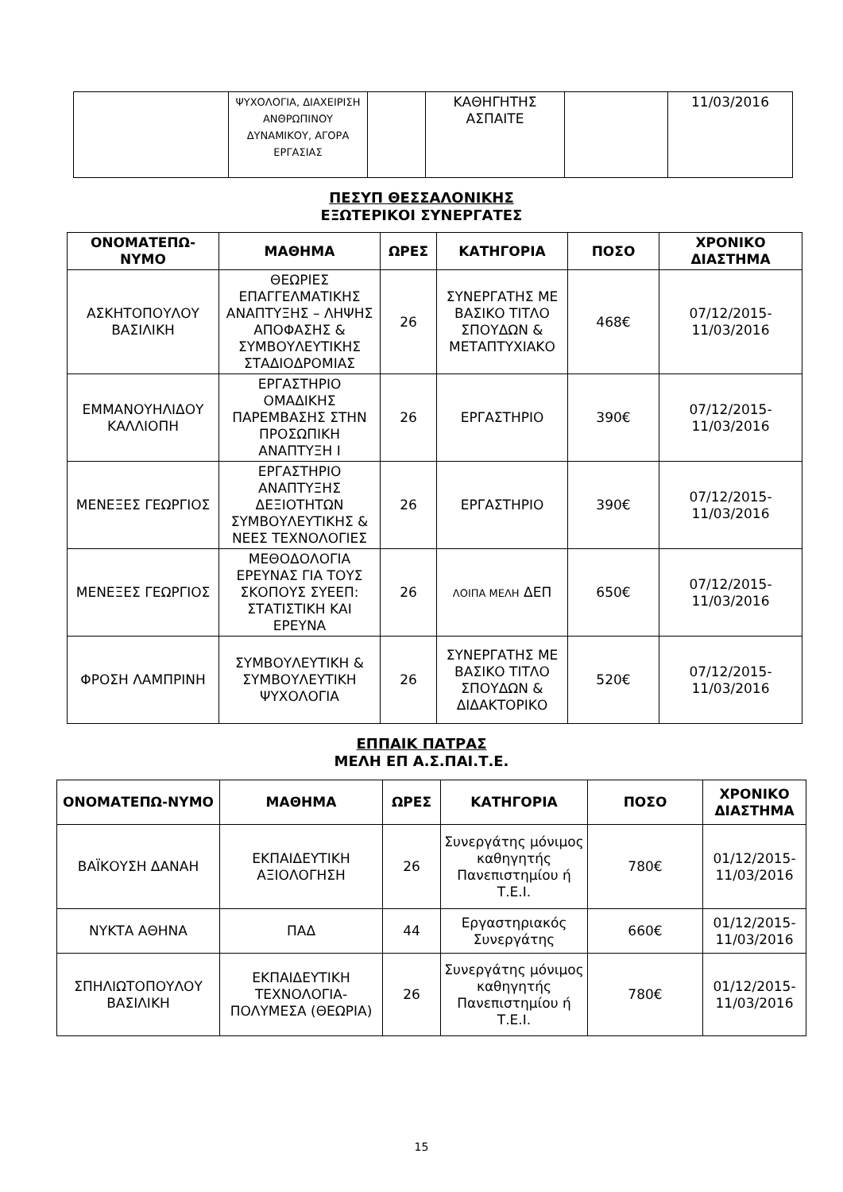| | ΨΥΧΟΛΟΓΙΑ, ΔΙΑΧΕΙΡΙΣΗ ΑΝΘΡΩΠΙΝΟΥ ΔΥΝΑΜΙΚΟΥ, ΑΓΟΡΑ ΕΡΓΑΣΙΑΣ | | ΚΑΘΗΓΗΤΗΣ ΑΣΠΑΙΤΕ | | 11/03/2016 |
ΠΕΣΥΠ ΘΕΣΣΑΛΟΝΙΚΗΣ
ΕΞΩΤΕΡΙΚΟΙ ΣΥΝΕΡΓΑΤΕΣ
| ΟΝΟΜΑΤΕΠΩ-ΝΥΜΟ | ΜΑΘΗΜΑ | ΩΡΕΣ | ΚΑΤΗΓΟΡΙΑ | ΠΟΣΟ | ΧΡΟΝΙΚΟ ΔΙΑΣΤΗΜΑ |
| --- | --- | --- | --- | --- | --- |
| ΑΣΚΗΤΟΠΟΥΛΟΥ ΒΑΣΙΛΙΚΗ | ΘΕΩΡΙΕΣ ΕΠΑΓΓΕΛΜΑΤΙΚΗΣ ΑΝΑΠΤΥΞΗΣ – ΛΗΨΗΣ ΑΠΟΦΑΣΗΣ & ΣΥΜΒΟΥΛΕΥΤΙΚΗΣ ΣΤΑΔΙΟΔΡΟΜΙΑΣ | 26 | ΣΥΝΕΡΓΑΤΗΣ ΜΕ ΒΑΣΙΚΟ ΤΙΤΛΟ ΣΠΟΥΔΩΝ & ΜΕΤΑΠΤΥΧΙΑΚΟ | 468€ | 07/12/2015-11/03/2016 |
| ΕΜΜΑΝΟΥΗΛΙΔΟΥ ΚΑΛΛΙΟΠΗ | ΕΡΓΑΣΤΗΡΙΟ ΟΜΑΔΙΚΗΣ ΠΑΡΕΜΒΑΣΗΣ ΣΤΗΝ ΠΡΟΣΩΠΙΚΗ ΑΝΑΠΤΥΞΗ Ι | 26 | ΕΡΓΑΣΤΗΡΙΟ | 390€ | 07/12/2015-11/03/2016 |
| ΜΕΝΕΞΕΣ ΓΕΩΡΓΙΟΣ | ΕΡΓΑΣΤΗΡΙΟ ΑΝΑΠΤΥΞΗΣ ΔΕΞΙΟΤΗΤΩΝ ΣΥΜΒΟΥΛΕΥΤΙΚΗΣ & ΝΕΕΣ ΤΕΧΝΟΛΟΓΙΕΣ | 26 | ΕΡΓΑΣΤΗΡΙΟ | 390€ | 07/12/2015-11/03/2016 |
| ΜΕΝΕΞΕΣ ΓΕΩΡΓΙΟΣ | ΜΕΘΟΔΟΛΟΓΙΑ ΕΡΕΥΝΑΣ ΓΙΑ ΤΟΥΣ ΣΚΟΠΟΥΣ ΣΥΕΕΠ: ΣΤΑΤΙΣΤΙΚΗ ΚΑΙ ΕΡΕΥΝΑ | 26 | ΛΟΙΠΑ ΜΕΛΗ ΔΕΠ | 650€ | 07/12/2015-11/03/2016 |
| ΦΡΟΣΗ ΛΑΜΠΡΙΝΗ | ΣΥΜΒΟΥΛΕΥΤΙΚΗ & ΣΥΜΒΟΥΛΕΥΤΙΚΗ ΨΥΧΟΛΟΓΙΑ | 26 | ΣΥΝΕΡΓΑΤΗΣ ΜΕ ΒΑΣΙΚΟ ΤΙΤΛΟ ΣΠΟΥΔΩΝ & ΔΙΔΑΚΤΟΡΙΚΟ | 520€ | 07/12/2015-11/03/2016 |
ΕΠΠΑΙΚ ΠΑΤΡΑΣ
ΜΕΛΗ ΕΠ Α.Σ.ΠΑΙ.Τ.Ε.
| ΟΝΟΜΑΤΕΠΩ-ΝΥΜΟ | ΜΑΘΗΜΑ | ΩΡΕΣ | ΚΑΤΗΓΟΡΙΑ | ΠΟΣΟ | ΧΡΟΝΙΚΟ ΔΙΑΣΤΗΜΑ |
| --- | --- | --- | --- | --- | --- |
| ΒΑΪΚΟΥΣΗ ΔΑΝΑΗ | ΕΚΠΑΙΔΕΥΤΙΚΗ ΑΞΙΟΛΟΓΗΣΗ | 26 | Συνεργάτης μόνιμος καθηγητής Πανεπιστημίου ή Τ.Ε.Ι. | 780€ | 01/12/2015-11/03/2016 |
| ΝΥΚΤΑ ΑΘΗΝΑ | ΠΑΔ | 44 | Εργαστηριακός Συνεργάτης | 660€ | 01/12/2015-11/03/2016 |
| ΣΠΗΛΙΩΤΟΠΟΥΛΟΥ ΒΑΣΙΛΙΚΗ | ΕΚΠΑΙΔΕΥΤΙΚΗ ΤΕΧΝΟΛΟΓΙΑ-ΠΟΛΥΜΕΣΑ (ΘΕΩΡΙΑ) | 26 | Συνεργάτης μόνιμος καθηγητής Πανεπιστημίου ή Τ.Ε.Ι. | 780€ | 01/12/2015-11/03/2016 |
15